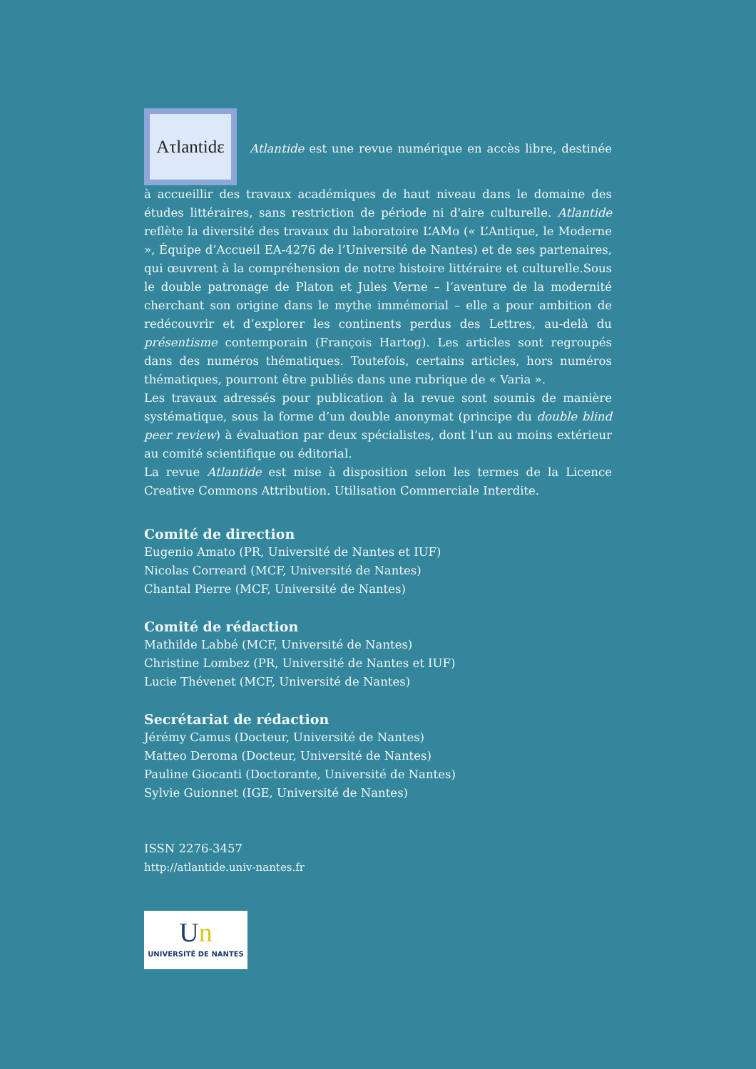Aτlantidε Atlantide est une revue numérique en accès libre, destinée à accueillir des travaux académiques de haut niveau dans le domaine des études littéraires, sans restriction de période ni d'aire culturelle. Atlantide reflète la diversité des travaux du laboratoire L’AMo (« L’Antique, le Moderne », Équipe d’Accueil EA-4276 de l’Université de Nantes) et de ses partenaires, qui œuvrent à la compréhension de notre histoire littéraire et culturelle.Sous le double patronage de Platon et Jules Verne – l’aventure de la modernité cherchant son origine dans le mythe immémorial – elle a pour ambition de redécouvrir et d’explorer les continents perdus des Lettres, au-delà du présentisme contemporain (François Hartog). Les articles sont regroupés dans des numéros thématiques. Toutefois, certains articles, hors numéros thématiques, pourront être publiés dans une rubrique de « Varia ».
Les travaux adressés pour publication à la revue sont soumis de manière systématique, sous la forme d’un double anonymat (principe du double blind peer review) à évaluation par deux spécialistes, dont l’un au moins extérieur au comité scientifique ou éditorial.
La revue Atlantide est mise à disposition selon les termes de la Licence Creative Commons Attribution. Utilisation Commerciale Interdite.
Comité de direction
Eugenio Amato (PR, Université de Nantes et IUF)
Nicolas Correard (MCF, Université de Nantes)
Chantal Pierre (MCF, Université de Nantes)
Comité de rédaction
Mathilde Labbé (MCF, Université de Nantes)
Christine Lombez (PR, Université de Nantes et IUF)
Lucie Thévenet (MCF, Université de Nantes)
Secrétariat de rédaction
Jérémy Camus (Docteur, Université de Nantes)
Matteo Deroma (Docteur, Université de Nantes)
Pauline Giocanti (Doctorante, Université de Nantes)
Sylvie Guionnet (IGE, Université de Nantes)
ISSN 2276-3457
http://atlantide.univ-nantes.fr
Un
UNIVERSITÉ DE NANTES